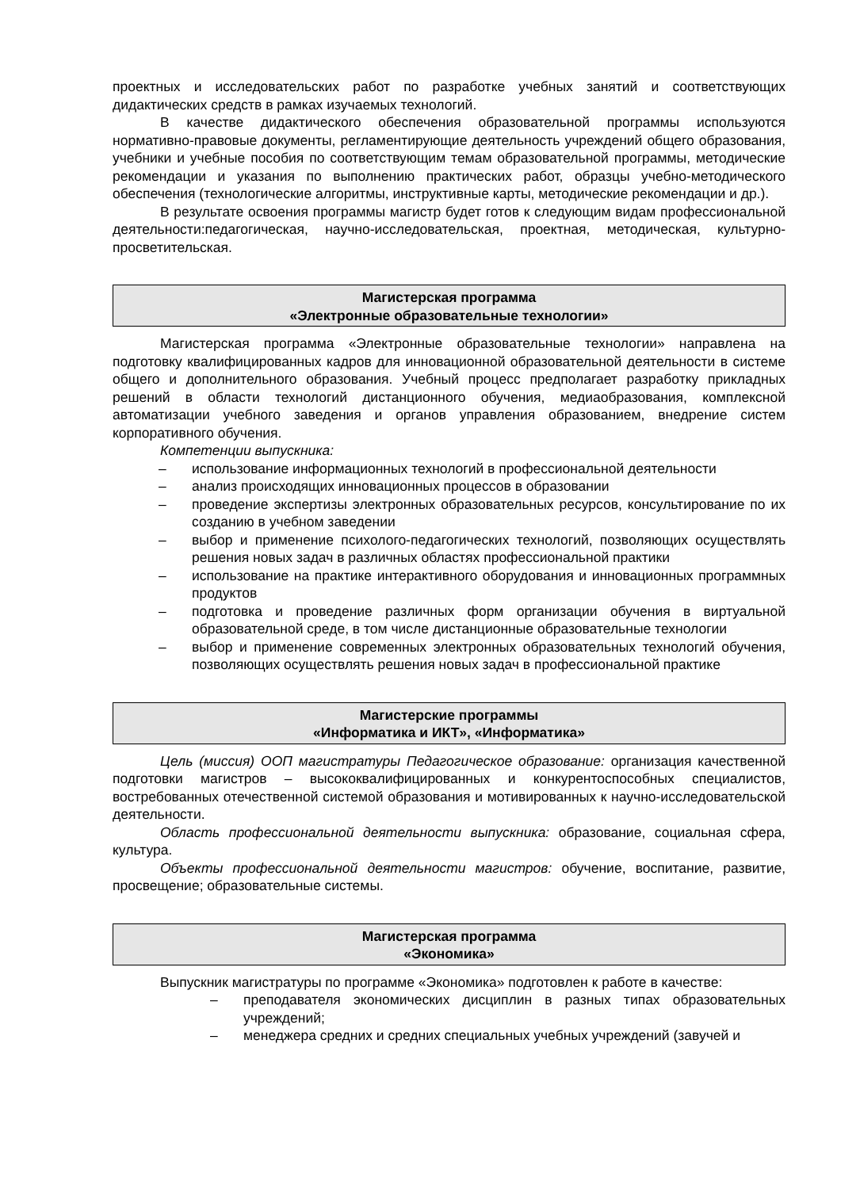проектных и исследовательских работ по разработке учебных занятий и соответствующих дидактических средств в рамках изучаемых технологий.
В качестве дидактического обеспечения образовательной программы используются нормативно-правовые документы, регламентирующие деятельность учреждений общего образования, учебники и учебные пособия по соответствующим темам образовательной программы, методические рекомендации и указания по выполнению практических работ, образцы учебно-методического обеспечения (технологические алгоритмы, инструктивные карты, методические рекомендации и др.).
В результате освоения программы магистр будет готов к следующим видам профессиональной деятельности:педагогическая, научно-исследовательская, проектная, методическая, культурно-просветительская.
Магистерская программа
«Электронные образовательные технологии»
Магистерская программа «Электронные образовательные технологии» направлена на подготовку квалифицированных кадров для инновационной образовательной деятельности в системе общего и дополнительного образования. Учебный процесс предполагает разработку прикладных решений в области технологий дистанционного обучения, медиаобразования, комплексной автоматизации учебного заведения и органов управления образованием, внедрение систем корпоративного обучения.
Компетенции выпускника:
– использование информационных технологий в профессиональной деятельности
– анализ происходящих инновационных процессов в образовании
– проведение экспертизы электронных образовательных ресурсов, консультирование по их созданию в учебном заведении
– выбор и применение психолого-педагогических технологий, позволяющих осуществлять решения новых задач в различных областях профессиональной практики
– использование на практике интерактивного оборудования и инновационных программных продуктов
– подготовка и проведение различных форм организации обучения в виртуальной образовательной среде, в том числе дистанционные образовательные технологии
– выбор и применение современных электронных образовательных технологий обучения, позволяющих осуществлять решения новых задач в профессиональной практике
Магистерские программы
«Информатика и ИКТ», «Информатика»
Цель (миссия) ООП магистратуры Педагогическое образование: организация качественной подготовки магистров – высококвалифицированных и конкурентоспособных специалистов, востребованных отечественной системой образования и мотивированных к научно-исследовательской деятельности.
Область профессиональной деятельности выпускника: образование, социальная сфера, культура.
Объекты профессиональной деятельности магистров: обучение, воспитание, развитие, просвещение; образовательные системы.
Магистерская программа
«Экономика»
Выпускник магистратуры по программе «Экономика» подготовлен к работе в качестве:
– преподавателя экономических дисциплин в разных типах образовательных учреждений;
– менеджера средних и средних специальных учебных учреждений (завучей и